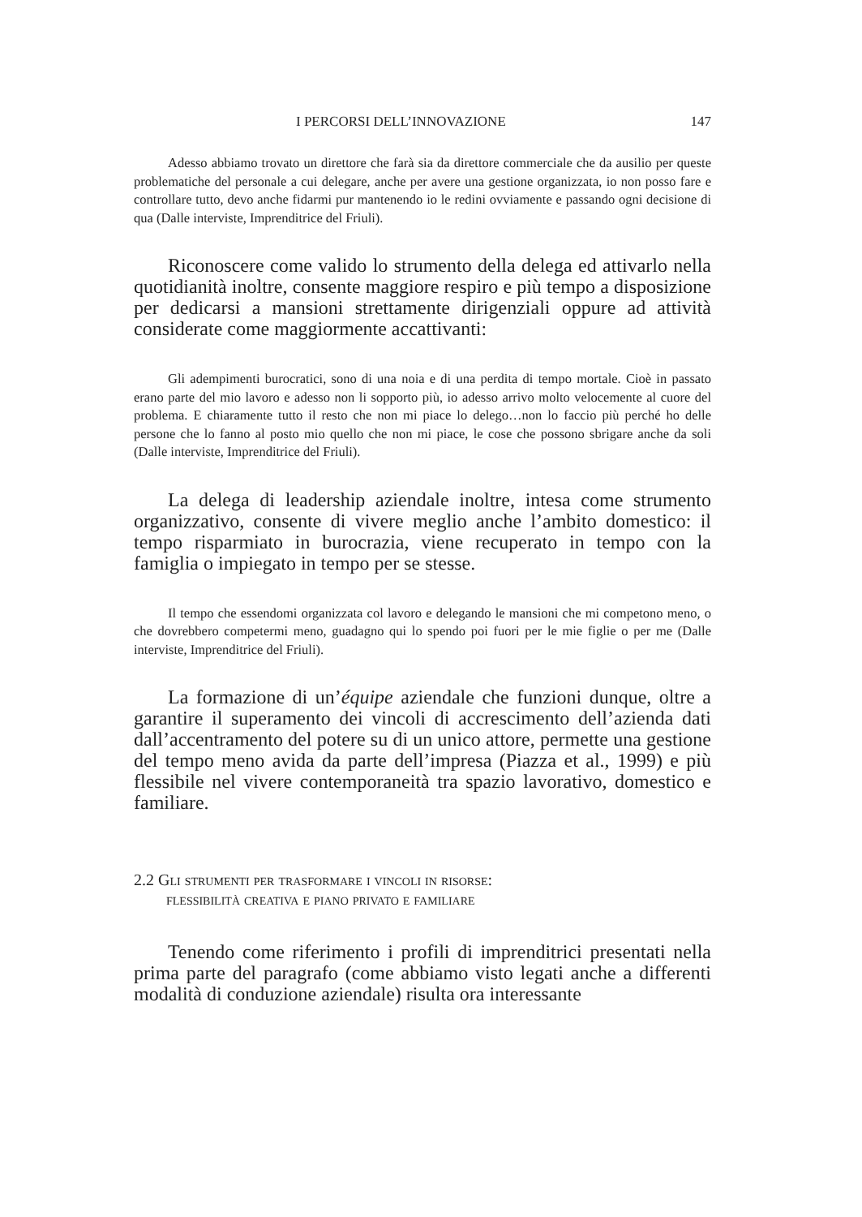I PERCORSI DELL’INNOVAZIONE 147
Adesso abbiamo trovato un direttore che farà sia da direttore commerciale che da ausilio per queste problematiche del personale a cui delegare, anche per avere una gestione organizzata, io non posso fare e controllare tutto, devo anche fidarmi pur mantenendo io le redini ovviamente e passando ogni decisione di qua (Dalle interviste, Imprenditrice del Friuli).
Riconoscere come valido lo strumento della delega ed attivarlo nella quotidianità inoltre, consente maggiore respiro e più tempo a disposizione per dedicarsi a mansioni strettamente dirigenziali oppure ad attività considerate come maggiormente accattivanti:
Gli adempimenti burocratici, sono di una noia e di una perdita di tempo mortale. Cioè in passato erano parte del mio lavoro e adesso non li sopporto più, io adesso arrivo molto velocemente al cuore del problema. E chiaramente tutto il resto che non mi piace lo delego…non lo faccio più perché ho delle persone che lo fanno al posto mio quello che non mi piace, le cose che possono sbrigare anche da soli (Dalle interviste, Imprenditrice del Friuli).
La delega di leadership aziendale inoltre, intesa come strumento organizzativo, consente di vivere meglio anche l’ambito domestico: il tempo risparmiato in burocrazia, viene recuperato in tempo con la famiglia o impiegato in tempo per se stesse.
Il tempo che essendomi organizzata col lavoro e delegando le mansioni che mi competono meno, o che dovrebbero competermi meno, guadagno qui lo spendo poi fuori per le mie figlie o per me (Dalle interviste, Imprenditrice del Friuli).
La formazione di un’équipe aziendale che funzioni dunque, oltre a garantire il superamento dei vincoli di accrescimento dell’azienda dati dall’accentramento del potere su di un unico attore, permette una gestione del tempo meno avida da parte dell’impresa (Piazza et al., 1999) e più flessibile nel vivere contemporaneità tra spazio lavorativo, domestico e familiare.
2.2 Gli strumenti per trasformare i vincoli in risorse:
flessibilità creativa e piano privato e familiare
Tenendo come riferimento i profili di imprenditrici presentati nella prima parte del paragrafo (come abbiamo visto legati anche a differenti modalità di conduzione aziendale) risulta ora interessante